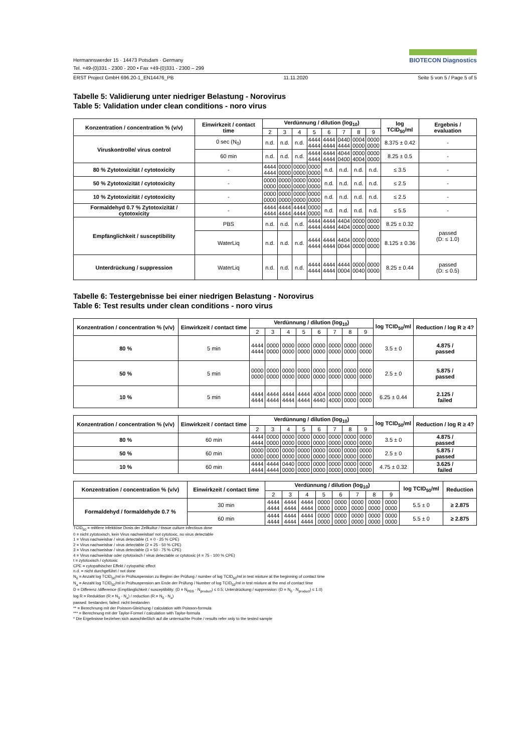Hermannswerder 15 · 14473 Potsdam · Germany
Tel. +49-(0)331 - 2300 - 200 • Fax +49-(0)331 - 2300 – 299
BIOTECON Diagnostics
ERST Project GmbH 696.20-1_EN14476_PB 11.11.2020 Seite 5 von 5 / Page 5 of 5
Tabelle 5: Validierung unter niedriger Belastung - Norovirus
Table 5: Validation under clean conditions - noro virus
| Konzentration / concentration % (v/v) | Einwirkzeit / contact time | Verdünnung / dilution (log<sub>10</sub>) | | | | | | | | log TCID<sub>50</sub>/ml | Ergebnis / evaluation |
| --- | --- | --- | --- | --- | --- | --- | --- | --- | --- | --- | --- |
| | | 2 | 3 | 4 | 5 | 6 | 7 | 8 | 9 | | |
| Viruskontrolle/ virus control | 0 sec (N<sub>0</sub>) | n.d. | n.d. | n.d. | 4444 4444 | 4444 4444 | 0440 4444 | 0004 0000 | 0000 0000 | 8.375 ± 0.42 | - |
| | 60 min | n.d. | n.d. | n.d. | 4444 4444 | 4444 4444 | 4044 0400 | 0000 4004 | 0000 0000 | 8.25 ± 0.5 | - |
| 80 % Zytotoxizität / cytotoxicity | - | 4444 4444 | 0000 0000 | 0000 0000 | 0000 0000 | n.d. | n.d. | n.d. | n.d. | ≤ 3.5 | - |
| 50 % Zytotoxizität / cytotoxicity | - | 0000 0000 | 0000 0000 | 0000 0000 | 0000 0000 | n.d. | n.d. | n.d. | n.d. | ≤ 2.5 | - |
| 10 % Zytotoxizität / cytotoxicity | - | 0000 0000 | 0000 0000 | 0000 0000 | 0000 0000 | n.d. | n.d. | n.d. | n.d. | ≤ 2.5 | - |
| Formaldehyd 0.7 % Zytotoxizität / cytotoxicity | - | 4444 4444 | 4444 4444 | 4444 4444 | 0000 0000 | n.d. | n.d. | n.d. | n.d. | ≤ 5.5 | - |
| Empfänglichkeit / susceptibility | PBS | n.d. | n.d. | n.d. | 4444 4444 | 4444 4444 | 4404 4404 | 0000 0000 | 0000 0000 | 8.25 ± 0.32 | passed (D: ≤ 1.0) |
| | WaterLiq | n.d. | n.d. | n.d. | 4444 4444 | 4444 4444 | 4404 0044 | 0000 0000 | 0000 0000 | 8.125 ± 0.36 | |
| Unterdrückung / suppression | WaterLiq | n.d. | n.d. | n.d. | 4444 4444 | 4444 4444 | 4444 0004 | 0000 0040 | 0000 0000 | 8.25 ± 0.44 | passed (D: ≤ 0.5) |
Tabelle 6: Testergebnisse bei einer niedrigen Belastung - Norovirus
Table 6: Test results under clean conditions - noro virus
| Konzentration / concentration % (v/v) | Einwirkzeit / contact time | Verdünnung / dilution (log<sub>10</sub>) | | | | | | | | log TCID<sub>50</sub>/ml | Reduction / log R ≥ 4? |
| --- | --- | --- | --- | --- | --- | --- | --- | --- | --- | --- | --- |
| | | 2 | 3 | 4 | 5 | 6 | 7 | 8 | 9 | | |
| 80 % | 5 min | 4444 4444 | 0000 0000 | 0000 0000 | 0000 0000 | 0000 0000 | 0000 0000 | 0000 0000 | 0000 0000 | 3.5 ± 0 | 4.875 / passed |
| 50 % | 5 min | 0000 0000 | 0000 0000 | 0000 0000 | 0000 0000 | 0000 0000 | 0000 0000 | 0000 0000 | 0000 0000 | 2.5 ± 0 | 5.875 / passed |
| 10 % | 5 min | 4444 4444 | 4444 4444 | 4444 4444 | 4444 4444 | 4004 4440 | 0000 4000 | 0000 0000 | 0000 0000 | 6.25 ± 0.44 | 2.125 / failed |
| Konzentration / concentration % (v/v) | Einwirkzeit / contact time | Verdünnung / dilution (log<sub>10</sub>) | | | | | | | | log TCID<sub>50</sub>/ml | Reduction / log R ≥ 4? |
| --- | --- | --- | --- | --- | --- | --- | --- | --- | --- | --- | --- |
| | | 2 | 3 | 4 | 5 | 6 | 7 | 8 | 9 | | |
| 80 % | 60 min | 4444 4444 | 0000 0000 | 0000 0000 | 0000 0000 | 0000 0000 | 0000 0000 | 0000 0000 | 0000 0000 | 3.5 ± 0 | 4.875 / passed |
| 50 % | 60 min | 0000 0000 | 0000 0000 | 0000 0000 | 0000 0000 | 0000 0000 | 0000 0000 | 0000 0000 | 0000 0000 | 2.5 ± 0 | 5.875 / passed |
| 10 % | 60 min | 4444 4444 | 4444 4444 | 0440 0000 | 0000 0000 | 0000 0000 | 0000 0000 | 0000 0000 | 0000 0000 | 4.75 ± 0.32 | 3.625 / failed |
| Konzentration / concentration % (v/v) | Einwirkzeit / contact time | Verdünnung / dilution (log<sub>10</sub>) | | | | | | | | log TCID<sub>50</sub>/ml | Reduction |
| --- | --- | --- | --- | --- | --- | --- | --- | --- | --- | --- | --- |
| | | 2 | 3 | 4 | 5 | 6 | 7 | 8 | 9 | | |
| Formaldehyd / formaldehyde 0.7 % | 30 min | 4444 4444 | 4444 4444 | 4444 4444 | 0000 0000 | 0000 0000 | 0000 0000 | 0000 0000 | 0000 0000 | 5.5 ± 0 | ≥ 2.875 |
| | 60 min | 4444 4444 | 4444 4444 | 4444 4444 | 0000 0000 | 0000 0000 | 0000 0000 | 0000 0000 | 0000 0000 | 5.5 ± 0 | ≥ 2.875 |
TCID<sub>50</sub> = mittlere infektiöse Dosis der Zellkultur / tissue culture infectious dose
0 = nicht zytotoxisch, kein Virus nachweisbar/ not cytotoxic, no virus detectable
1 = Virus nachweisbar / virus detectable (1 = 0 - 25 % CPE)
2 = Virus nachweisbar / virus detectable (2 = 25 - 50 % CPE)
3 = Virus nachweisbar / virus detectable (3 = 50 - 75 % CPE)
4 = Virus nachweisbar oder cytotoxisch / virus detectable or cytotoxic (4 = 75 - 100 % CPE)
t = zytotoxisch / cytotoxic
CPE = cytopathischer Effekt / cytopathic effect
n.d. = nicht durchgeführt / not done
N<sub>0</sub> = Anzahl log TCID<sub>50</sub>/ml in Prüfsuspension zu Beginn der Prüfung / number of log TCID<sub>50</sub>/ml in test mixture at the beginning of contact time
N<sub>a</sub> = Anzahl log TCID<sub>50</sub>/ml in Prüfsuspension am Ende der Prüfung / Number of log TCID<sub>50</sub>/ml in test mixture at the end of contact time
D = Differenz /difference (Empfänglichkeit / susceptibility: (D = N<sub>PBS</sub> - N<sub>product</sub>) ≤ 0.5; Unterdrückung / suppression: (D = N<sub>0</sub> - N<sub>product</sub>) ≤ 1.0)
log R = Reduktion (R = N<sub>0</sub> - N<sub>a</sub>) / reduction (R = N<sub>0</sub> - N<sub>a</sub>)
passed: bestanden; failed: nicht bestanden
** = Berechnung mit der Poisson-Gleichung / calculation with Poisson-formula
*** = Berechnung mit der Taylor-Formel / calculation with Taylor-formula
* Die Ergebnisse beziehen sich ausschließlich auf die untersuchte Probe / results refer only to the tested sample